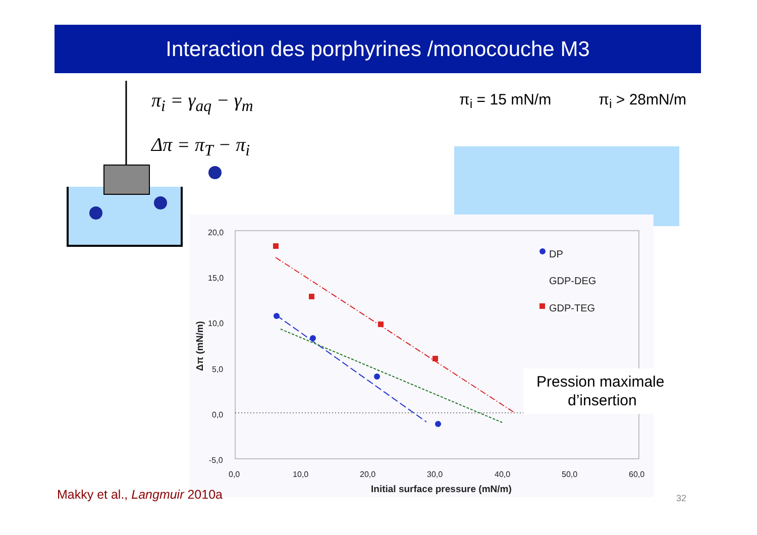Interaction des porphyrines /monocouche M3
π<sub>i</sub> = γ<sub>aq</sub> − γ<sub>m</sub>
Δπ = π<sub>T</sub> − π<sub>i</sub>
π<sub>i</sub> = 15 mN/m π<sub>i</sub> > 28mN/m
20,0
15,0
10,0
5,0
0,0
-5,0
0,0
10,0
20,0
30,0
40,0
50,0
60,0
Initial surface pressure (mN/m)
Δπ (mN/m)
DP
GDP-DEG
GDP-TEG
Pression maximale
d’insertion
Makky et al., Langmuir 2010a 32